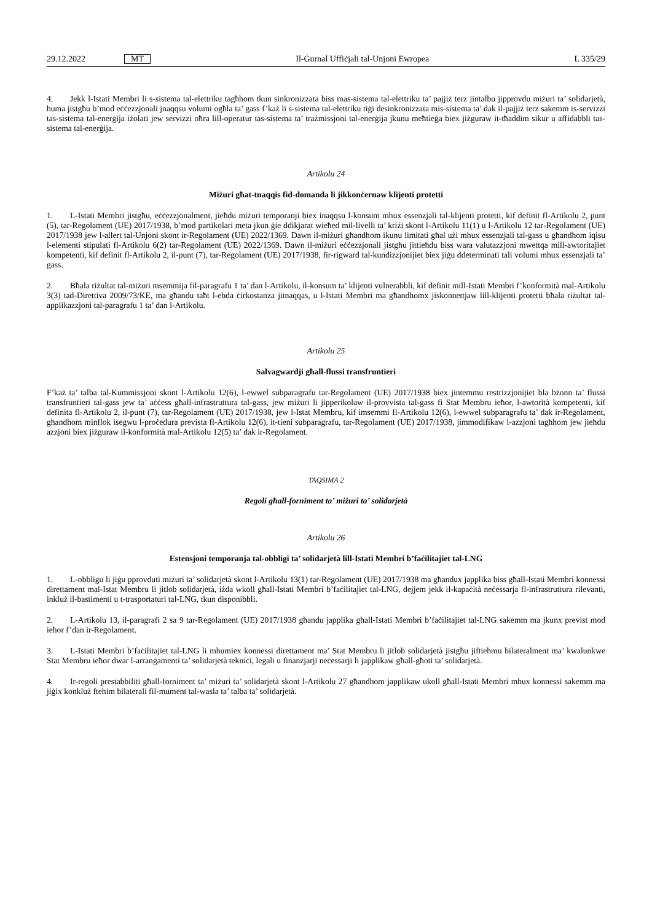29.12.2022 MT Il-Ġurnal Uffiċjali tal-Unjoni Ewropea L 335/29
4. Jekk l-Istati Membri li s-sistema tal-elettriku tagħhom tkun sinkronizzata biss mas-sistema tal-elettriku ta’ pajjiż terz jintalbu jipprovdu miżuri ta’ solidarjetà, huma jistgħu b’mod eċċezzjonali jnaqqsu volumi ogħla ta’ gass f’każ li s-sistema tal-elettriku tiġi desinkronizzata mis-sistema ta’ dak il-pajjiż terz sakemm is-servizzi tas-sistema tal-enerġija iżolati jew servizzi oħra lill-operatur tas-sistema ta’ trażmissjoni tal-enerġija jkunu meħtieġa biex jiżguraw it-tħaddim sikur u affidabbli tas-sistema tal-enerġija.
Artikolu 24
Miżuri għat-tnaqqis fid-domanda li jikkonċernaw klijenti protetti
1. L-Istati Membri jistgħu, eċċezzjonalment, jieħdu miżuri temporanji biex inaqqsu l-konsum mhux essenzjali tal-klijenti protetti, kif definit fl-Artikolu 2, punt (5), tar-Regolament (UE) 2017/1938, b’mod partikolari meta jkun ġie ddikjarat wieħed mil-livelli ta’ kriżi skont l-Artikolu 11(1) u l-Artikolu 12 tar-Regolament (UE) 2017/1938 jew l-allert tal-Unjoni skont ir-Regolament (UE) 2022/1369. Dawn il-miżuri għandhom ikunu limitati għal użi mhux essenzjali tal-gass u għandhom iqisu l-elementi stipulati fl-Artikolu 6(2) tar-Regolament (UE) 2022/1369. Dawn il-miżuri eċċezzjonali jistgħu jittieħdu biss wara valutazzjoni mwettqa mill-awtoritajiet kompetenti, kif definit fl-Artikolu 2, il-punt (7), tar-Regolament (UE) 2017/1938, fir-rigward tal-kundizzjonijiet biex jiġu ddeterminati tali volumi mhux essenzjali ta’ gass.
2. Bħala riżultat tal-miżuri msemmija fil-paragrafu 1 ta’ dan l-Artikolu, il-konsum ta’ klijenti vulnerabbli, kif definit mill-Istati Membri f’konformità mal-Artikolu 3(3) tad-Direttiva 2009/73/KE, ma għandu taħt l-ebda ċirkostanza jitnaqqas, u l-Istati Membri ma għandhomx jiskonnettjaw lill-klijenti protetti bħala riżultat tal-applikazzjoni tal-paragrafu 1 ta’ dan l-Artikolu.
Artikolu 25
Salvagwardji għall-flussi transfruntieri
F’każ ta’ talba tal-Kummissjoni skont l-Artikolu 12(6), l-ewwel subparagrafu tar-Regolament (UE) 2017/1938 biex jintemmu restrizzjonijiet bla bżonn ta’ flussi transfruntieri tal-gass jew ta’ aċċess għall-infrastruttura tal-gass, jew miżuri li jipperikolaw il-provvista tal-gass fi Stat Membru ieħor, l-awtorità kompetenti, kif definita fl-Artikolu 2, il-punt (7), tar-Regolament (UE) 2017/1938, jew l-Istat Membru, kif imsemmi fl-Artikolu 12(6), l-ewwel subparagrafu ta’ dak ir-Regolament, għandhom minflok isegwu l-proċedura prevista fl-Artikolu 12(6), it-tieni subparagrafu, tar-Regolament (UE) 2017/1938, jimmodifikaw l-azzjoni tagħhom jew jieħdu azzjoni biex jiżguraw il-konformità mal-Artikolu 12(5) ta’ dak ir-Regolament.
TAQSIMA 2
Regoli għall-forniment ta’ miżuri ta’ solidarjetà
Artikolu 26
Estensjoni temporanja tal-obbligi ta’ solidarjetà lill-Istati Membri b’faċilitajiet tal-LNG
1. L-obbligu li jiġu pprovduti miżuri ta’ solidarjetà skont l-Artikolu 13(1) tar-Regolament (UE) 2017/1938 ma għandux japplika biss għall-Istati Membri konnessi direttament mal-Istat Membru li jitlob solidarjetà, iżda wkoll għall-Istati Membri b’faċilitajiet tal-LNG, dejjem jekk il-kapaċità neċessarja fl-infrastruttura rilevanti, inkluż il-bastimenti u t-trasportaturi tal-LNG, tkun disponibbli.
2. L-Artikolu 13, il-paragrafi 2 sa 9 tar-Regolament (UE) 2017/1938 għandu japplika għall-Istati Membri b’faċilitajiet tal-LNG sakemm ma jkunx previst mod ieħor f’dan ir-Regolament.
3. L-Istati Membri b’faċilitajiet tal-LNG li mhumiex konnessi direttament ma’ Stat Membru li jitlob solidarjetà jistgħu jiftiehmu bilateralment ma’ kwalunkwe Stat Membru ieħor dwar l-arranġamenti ta’ solidarjetà tekniċi, legali u finanzjarji neċessarji li japplikaw għall-għoti ta’ solidarjetà.
4. Ir-regoli prestabbiliti għall-forniment ta’ miżuri ta’ solidarjetà skont l-Artikolu 27 għandhom japplikaw ukoll għall-Istati Membri mhux konnessi sakemm ma jiġix konkluż ftehim bilaterali fil-mument tal-wasla ta’ talba ta’ solidarjetà.